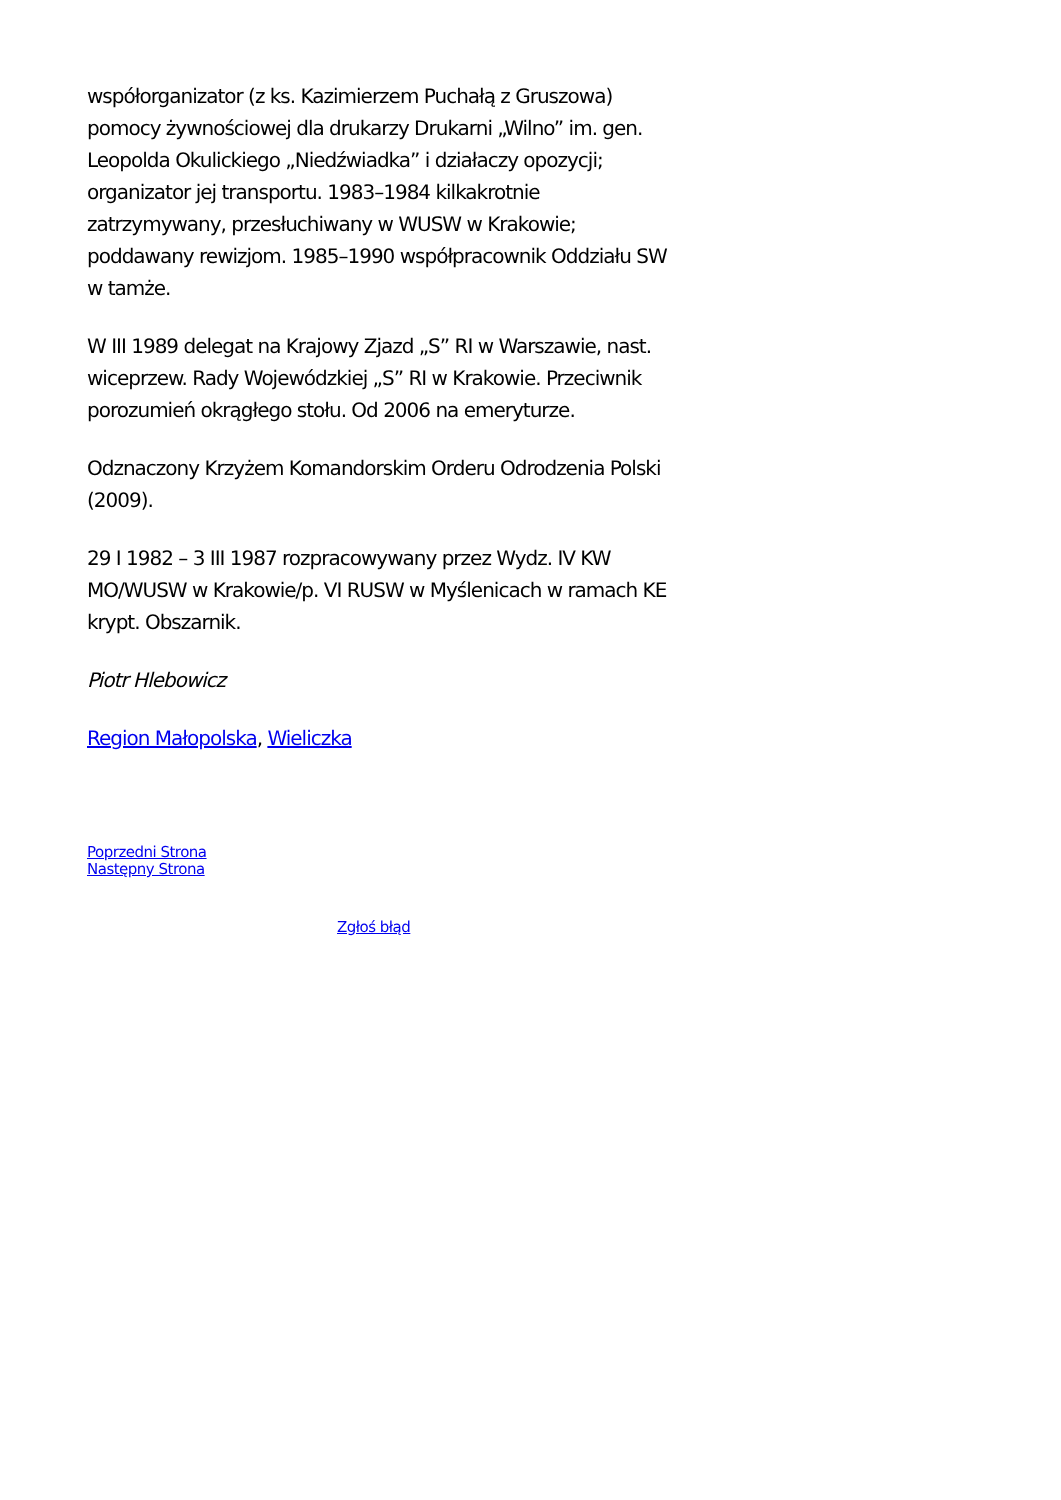współorganizator (z ks. Kazimierzem Puchałą z Gruszowa) pomocy żywnościowej dla drukarzy Drukarni „Wilno” im. gen. Leopolda Okulickiego „Niedźwiadka” i działaczy opozycji; organizator jej transportu. 1983–1984 kilkakrotnie zatrzymywany, przesłuchiwany w WUSW w Krakowie; poddawany rewizjom. 1985–1990 współpracownik Oddziału SW w tamże.
W III 1989 delegat na Krajowy Zjazd „S” RI w Warszawie, nast. wiceprzew. Rady Wojewódzkiej „S” RI w Krakowie. Przeciwnik porozumień okrągłego stołu. Od 2006 na emeryturze.
Odznaczony Krzyżem Komandorskim Orderu Odrodzenia Polski (2009).
29 I 1982 – 3 III 1987 rozpracowywany przez Wydz. IV KW MO/WUSW w Krakowie/p. VI RUSW w Myślenicach w ramach KE krypt. Obszarnik.
Piotr Hlebowicz
Region Małopolska, Wieliczka
Poprzedni Strona
Następny Strona
Zgłoś błąd